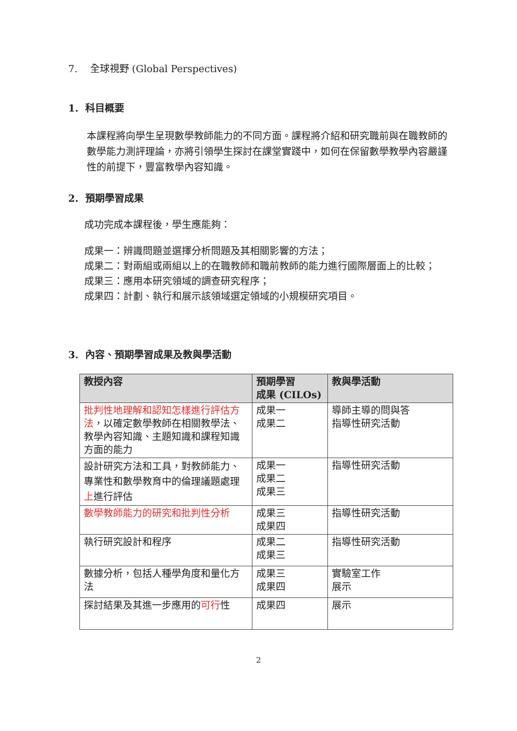7. 全球視野 (Global Perspectives)
1. 科目概要
本課程將向學生呈現數學教師能力的不同方面。課程將介紹和研究職前與在職教師的數學能力測評理論，亦將引領學生探討在課堂實踐中，如何在保留數學教學內容嚴謹性的前提下，豐富教學內容知識。
2. 預期學習成果
成功完成本課程後，學生應能夠：
成果一：辨識問題並選擇分析問題及其相關影響的方法；
成果二：對兩組或兩組以上的在職教師和職前教師的能力進行國際層面上的比較；
成果三：應用本研究領域的調查研究程序；
成果四：計劃、執行和展示該領域選定領域的小規模研究項目。
3. 內容、預期學習成果及教與學活動
| 教授內容 | 預期學習 成果 (CILOs) | 教與學活動 |
| --- | --- | --- |
| 批判性地理解和認知怎樣進行評估方法 ，以確定數學教師在相關教學法、教學內容知識、主題知識和課程知識方面的能力 | 成果一 成果二 | 導師主導的問與答 指導性研究活動 |
| 設計研究方法和工具，對教師能力、專業性和數學教育中的倫理議題處理 上 進行評估 | 成果一 成果二 成果三 | 指導性研究活動 |
| 數學教師能力的研究和批判性分析 | 成果三 成果四 | 指導性研究活動 |
| 執行研究設計和程序 | 成果二 成果三 | 指導性研究活動 |
| 數據分析，包括人種學角度和量化方法 | 成果三 成果四 | 實驗室工作 展示 |
| 探討結果及其進一步應用的 可行 性 | 成果四 | 展示 |
2